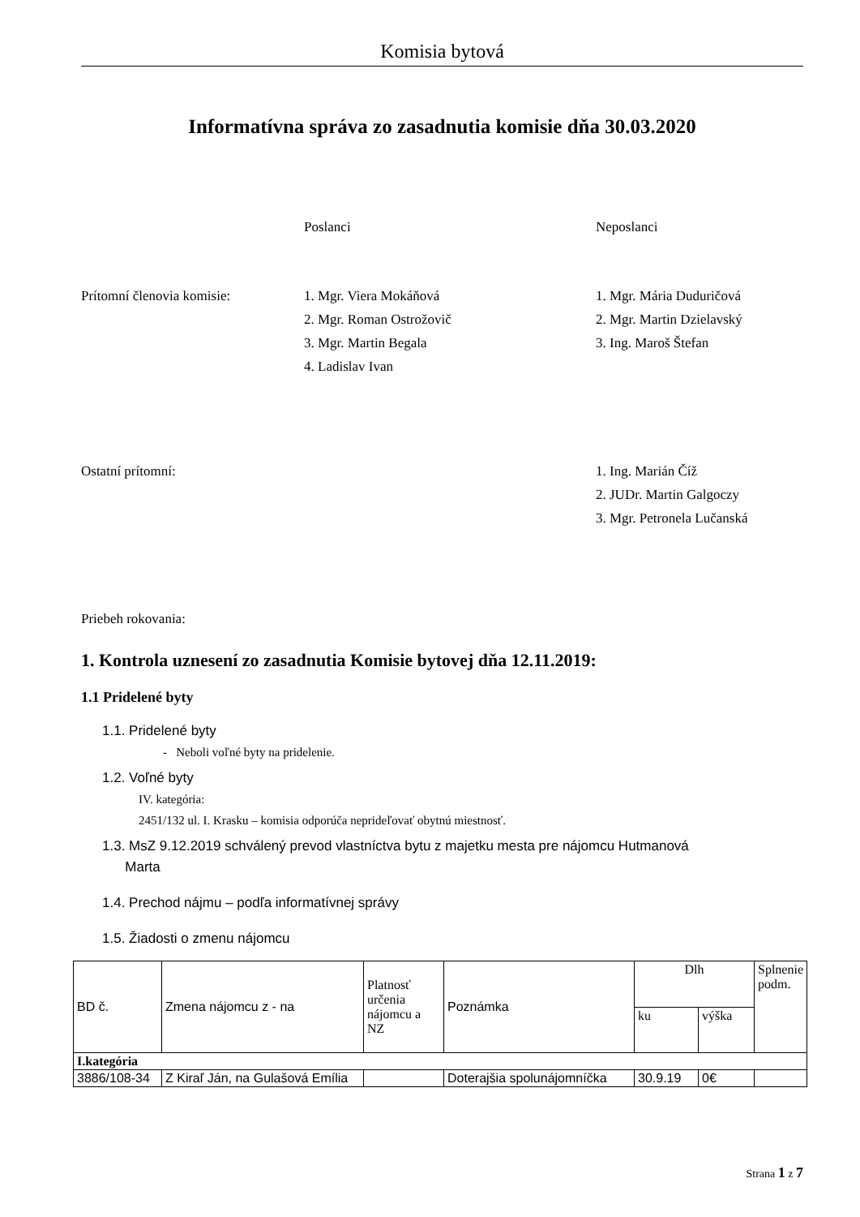Komisia bytová
Informatívna správa zo zasadnutia komisie dňa 30.03.2020
Poslanci Neposlanci
Prítomní členovia komisie: 1. Mgr. Viera Mokáňová
2. Mgr. Roman Ostrožovič
3. Mgr. Martin Begala
4. Ladislav Ivan
1. Mgr. Mária Duduričová
2. Mgr. Martin Dzielavský
3. Ing. Maroš Štefan
Ostatní prítomní: 1. Ing. Marián Číž
2. JUDr. Martin Galgoczy
3. Mgr. Petronela Lučanská
Priebeh rokovania:
1. Kontrola uznesení zo zasadnutia Komisie bytovej dňa 12.11.2019:
1.1 Pridelené byty
1.1. Pridelené byty
- Neboli voľné byty na pridelenie.
1.2. Voľné byty
IV. kategória:
2451/132 ul. I. Krasku – komisia odporúča neprideľovať obytnú miestnosť.
1.3. MsZ 9.12.2019 schválený prevod vlastníctva bytu z majetku mesta pre nájomcu Hutmanová
Marta
1.4. Prechod nájmu – podľa informatívnej správy
1.5. Žiadosti o zmenu nájomcu
| BD č. | Zmena nájomcu z - na | Platnosť určenia nájomcu a NZ | Poznámka | Dlh | | Splnenie podm. |
| --- | --- | --- | --- | --- | --- | --- |
| | | | | ku | výška | |
| I.kategória | | | | | | |
| 3886/108-34 | Z Kiraľ Ján, na Gulašová Emília | | Doterajšia spolunájomníčka | 30.9.19 | 0€ | |
Strana 1 z 7